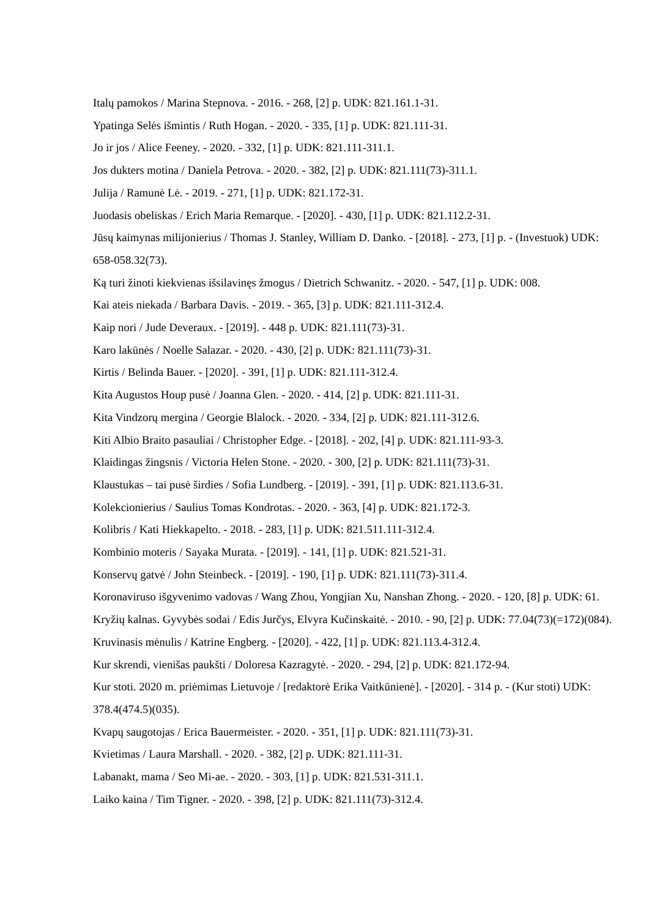Italų pamokos / Marina Stepnova. - 2016. - 268, [2] p. UDK: 821.161.1-31.
Ypatinga Selės išmintis / Ruth Hogan. - 2020. - 335, [1] p. UDK: 821.111-31.
Jo ir jos / Alice Feeney. - 2020. - 332, [1] p. UDK: 821.111-311.1.
Jos dukters motina / Daniela Petrova. - 2020. - 382, [2] p. UDK: 821.111(73)-311.1.
Julija / Ramunė Lė. - 2019. - 271, [1] p. UDK: 821.172-31.
Juodasis obeliskas / Erich Maria Remarque. - [2020]. - 430, [1] p. UDK: 821.112.2-31.
Jūsų kaimynas milijonierius / Thomas J. Stanley, William D. Danko. - [2018]. - 273, [1] p. - (Investuok) UDK: 658-058.32(73).
Ką turi žinoti kiekvienas išsilavinęs žmogus / Dietrich Schwanitz. - 2020. - 547, [1] p. UDK: 008.
Kai ateis niekada / Barbara Davis. - 2019. - 365, [3] p. UDK: 821.111-312.4.
Kaip nori / Jude Deveraux. - [2019]. - 448 p. UDK: 821.111(73)-31.
Karo lakūnės / Noelle Salazar. - 2020. - 430, [2] p. UDK: 821.111(73)-31.
Kirtis / Belinda Bauer. - [2020]. - 391, [1] p. UDK: 821.111-312.4.
Kita Augustos Houp pusė / Joanna Glen. - 2020. - 414, [2] p. UDK: 821.111-31.
Kita Vindzorų mergina / Georgie Blalock. - 2020. - 334, [2] p. UDK: 821.111-312.6.
Kiti Albio Braito pasauliai / Christopher Edge. - [2018]. - 202, [4] p. UDK: 821.111-93-3.
Klaidingas žingsnis / Victoria Helen Stone. - 2020. - 300, [2] p. UDK: 821.111(73)-31.
Klaustukas – tai pusė širdies / Sofia Lundberg. - [2019]. - 391, [1] p. UDK: 821.113.6-31.
Kolekcionierius / Saulius Tomas Kondrotas. - 2020. - 363, [4] p. UDK: 821.172-3.
Kolibris / Kati Hiekkapelto. - 2018. - 283, [1] p. UDK: 821.511.111-312.4.
Kombinio moteris / Sayaka Murata. - [2019]. - 141, [1] p. UDK: 821.521-31.
Konservų gatvė / John Steinbeck. - [2019]. - 190, [1] p. UDK: 821.111(73)-311.4.
Koronaviruso išgyvenimo vadovas / Wang Zhou, Yongjian Xu, Nanshan Zhong. - 2020. - 120, [8] p. UDK: 61.
Kryžių kalnas. Gyvybės sodai / Edis Jurčys, Elvyra Kučinskaitė. - 2010. - 90, [2] p. UDK: 77.04(73)(=172)(084).
Kruvinasis mėnulis / Katrine Engberg. - [2020]. - 422, [1] p. UDK: 821.113.4-312.4.
Kur skrendi, vienišas paukšti / Doloresa Kazragytė. - 2020. - 294, [2] p. UDK: 821.172-94.
Kur stoti. 2020 m. priėmimas Lietuvoje / [redaktorė Erika Vaitkūnienė]. - [2020]. - 314 p. - (Kur stoti) UDK: 378.4(474.5)(035).
Kvapų saugotojas / Erica Bauermeister. - 2020. - 351, [1] p. UDK: 821.111(73)-31.
Kvietimas / Laura Marshall. - 2020. - 382, [2] p. UDK: 821.111-31.
Labanakt, mama / Seo Mi-ae. - 2020. - 303, [1] p. UDK: 821.531-311.1.
Laiko kaina / Tim Tigner. - 2020. - 398, [2] p. UDK: 821.111(73)-312.4.